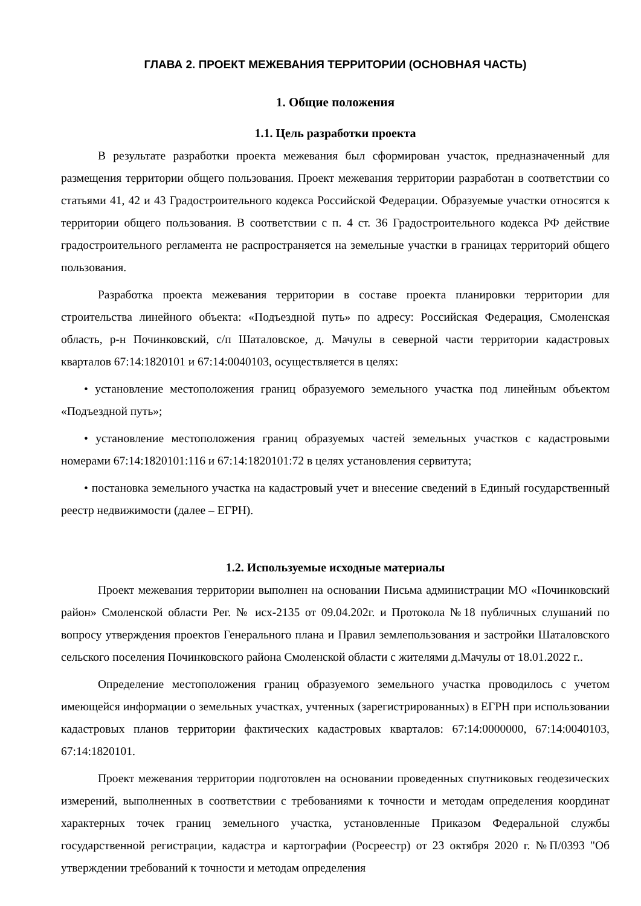ГЛАВА 2. ПРОЕКТ МЕЖЕВАНИЯ ТЕРРИТОРИИ (ОСНОВНАЯ ЧАСТЬ)
1. Общие положения
1.1. Цель разработки проекта
В результате разработки проекта межевания был сформирован участок, предназначенный для размещения территории общего пользования. Проект межевания территории разработан в соответствии со статьями 41, 42 и 43 Градостроительного кодекса Российской Федерации. Образуемые участки относятся к территории общего пользования. В соответствии с п. 4 ст. 36 Градостроительного кодекса РФ действие градостроительного регламента не распространяется на земельные участки в границах территорий общего пользования.
Разработка проекта межевания территории в составе проекта планировки территории для строительства линейного объекта: «Подъездной путь» по адресу: Российская Федерация, Смоленская область, р-н Починковский, с/п Шаталовское, д. Мачулы в северной части территории кадастровых кварталов 67:14:1820101 и 67:14:0040103, осуществляется в целях:
• установление местоположения границ образуемого земельного участка под линейным объектом «Подъездной путь»;
• установление местоположения границ образуемых частей земельных участков с кадастровыми номерами 67:14:1820101:116 и 67:14:1820101:72 в целях установления сервитута;
• постановка земельного участка на кадастровый учет и внесение сведений в Единый государственный реестр недвижимости (далее – ЕГРН).
1.2. Используемые исходные материалы
Проект межевания территории выполнен на основании Письма администрации МО «Починковский район» Смоленской области Рег. № исх-2135 от 09.04.202г. и Протокола №18 публичных слушаний по вопросу утверждения проектов Генерального плана и Правил землепользования и застройки Шаталовского сельского поселения Починковского района Смоленской области с жителями д.Мачулы от 18.01.2022 г..
Определение местоположения границ образуемого земельного участка проводилось с учетом имеющейся информации о земельных участках, учтенных (зарегистрированных) в ЕГРН при использовании кадастровых планов территории фактических кадастровых кварталов: 67:14:0000000, 67:14:0040103, 67:14:1820101.
Проект межевания территории подготовлен на основании проведенных спутниковых геодезических измерений, выполненных в соответствии с требованиями к точности и методам определения координат характерных точек границ земельного участка, установленные Приказом Федеральной службы государственной регистрации, кадастра и картографии (Росреестр) от 23 октября 2020 г. №П/0393 "Об утверждении требований к точности и методам определения